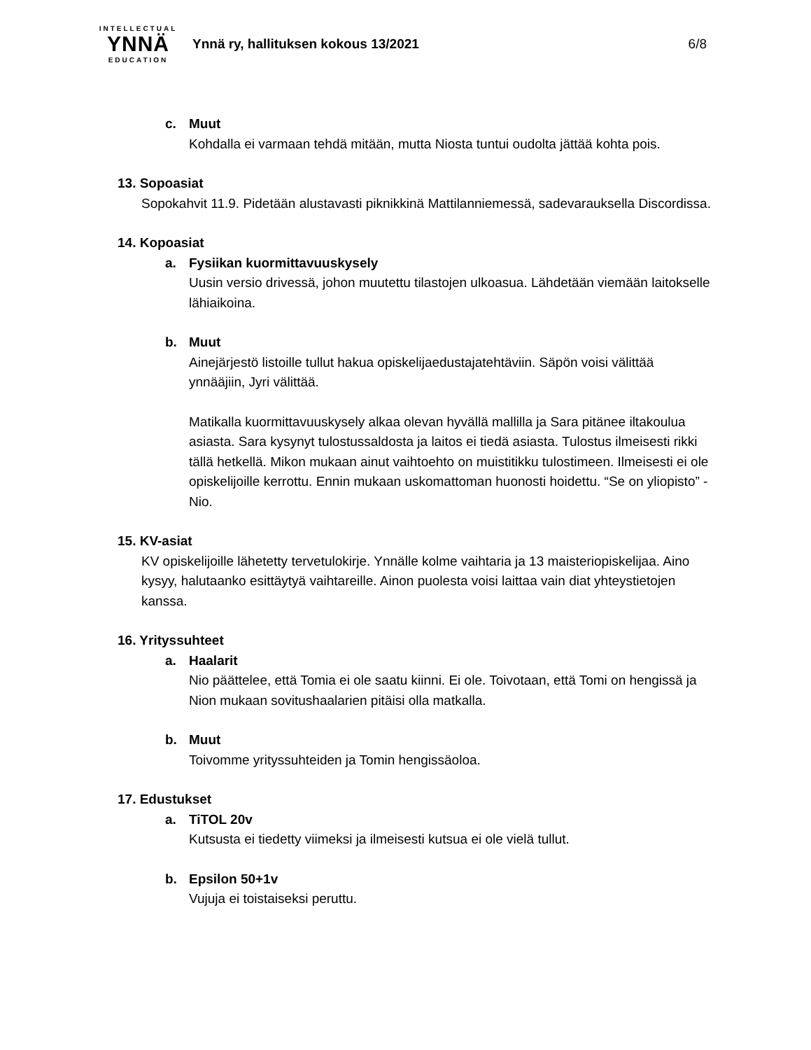INTELLECTUAL
YNNÄ
EDUCATION
Ynnä ry, hallituksen kokous 13/2021
6/8
c. Muut
Kohdalla ei varmaan tehdä mitään, mutta Niosta tuntui oudolta jättää kohta pois.
13. Sopoasiat
Sopokahvit 11.9. Pidetään alustavasti piknikkinä Mattilanniemessä, sadevarauksella Discordissa.
14. Kopoasiat
a. Fysiikan kuormittavuuskysely
Uusin versio drivessä, johon muutettu tilastojen ulkoasua. Lähdetään viemään laitokselle lähiaikoina.
b. Muut
Ainejärjestö listoille tullut hakua opiskelijaedustajatehtäviin. Säpön voisi välittää ynnääjiin, Jyri välittää.
Matikalla kuormittavuuskysely alkaa olevan hyvällä mallilla ja Sara pitänee iltakoulua asiasta. Sara kysynyt tulostussaldosta ja laitos ei tiedä asiasta. Tulostus ilmeisesti rikki tällä hetkellä. Mikon mukaan ainut vaihtoehto on muistitikku tulostimeen. Ilmeisesti ei ole opiskelijoille kerrottu. Ennin mukaan uskomattoman huonosti hoidettu. “Se on yliopisto” -Nio.
15. KV-asiat
KV opiskelijoille lähetetty tervetulokirje. Ynnälle kolme vaihtaria ja 13 maisteriopiskelijaa. Aino kysyy, halutaanko esittäytyä vaihtareille. Ainon puolesta voisi laittaa vain diat yhteystietojen kanssa.
16. Yrityssuhteet
a. Haalarit
Nio päättelee, että Tomia ei ole saatu kiinni. Ei ole. Toivotaan, että Tomi on hengissä ja Nion mukaan sovitushaalarien pitäisi olla matkalla.
b. Muut
Toivomme yrityssuhteiden ja Tomin hengissäoloa.
17. Edustukset
a. TiTOL 20v
Kutsusta ei tiedetty viimeksi ja ilmeisesti kutsua ei ole vielä tullut.
b. Epsilon 50+1v
Vujuja ei toistaiseksi peruttu.